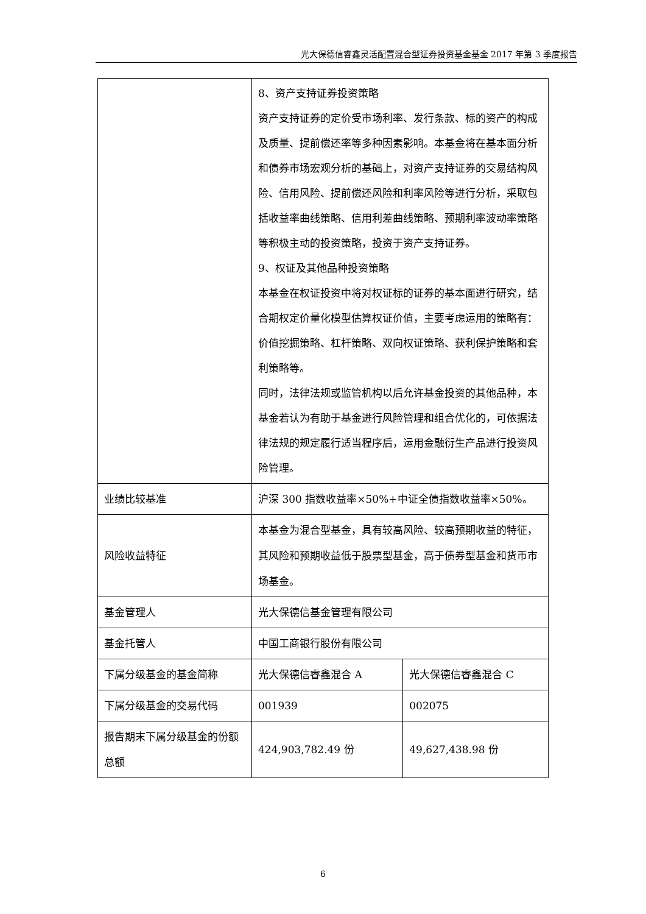光大保德信睿鑫灵活配置混合型证券投资基金基金 2017 年第 3 季度报告
| | 8、资产支持证券投资策略 资产支持证券的定价受市场利率、发行条款、标的资产的构成及质量、提前偿还率等多种因素影响。本基金将在基本面分析和债券市场宏观分析的基础上，对资产支持证券的交易结构风险、信用风险、提前偿还风险和利率风险等进行分析，采取包括收益率曲线策略、信用利差曲线策略、预期利率波动率策略等积极主动的投资策略，投资于资产支持证券。 9、权证及其他品种投资策略 本基金在权证投资中将对权证标的证券的基本面进行研究，结合期权定价量化模型估算权证价值，主要考虑运用的策略有：价值挖掘策略、杠杆策略、双向权证策略、获利保护策略和套利策略等。 同时，法律法规或监管机构以后允许基金投资的其他品种，本基金若认为有助于基金进行风险管理和组合优化的，可依据法律法规的规定履行适当程序后，运用金融衍生产品进行投资风险管理。 | |
| 业绩比较基准 | 沪深 300 指数收益率×50%+中证全债指数收益率×50%。 | |
| 风险收益特征 | 本基金为混合型基金，具有较高风险、较高预期收益的特征，其风险和预期收益低于股票型基金，高于债券型基金和货币市场基金。 | |
| 基金管理人 | 光大保德信基金管理有限公司 | |
| 基金托管人 | 中国工商银行股份有限公司 | |
| 下属分级基金的基金简称 | 光大保德信睿鑫混合 A | 光大保德信睿鑫混合 C |
| 下属分级基金的交易代码 | 001939 | 002075 |
| 报告期末下属分级基金的份额总额 | 424,903,782.49 份 | 49,627,438.98 份 |
6